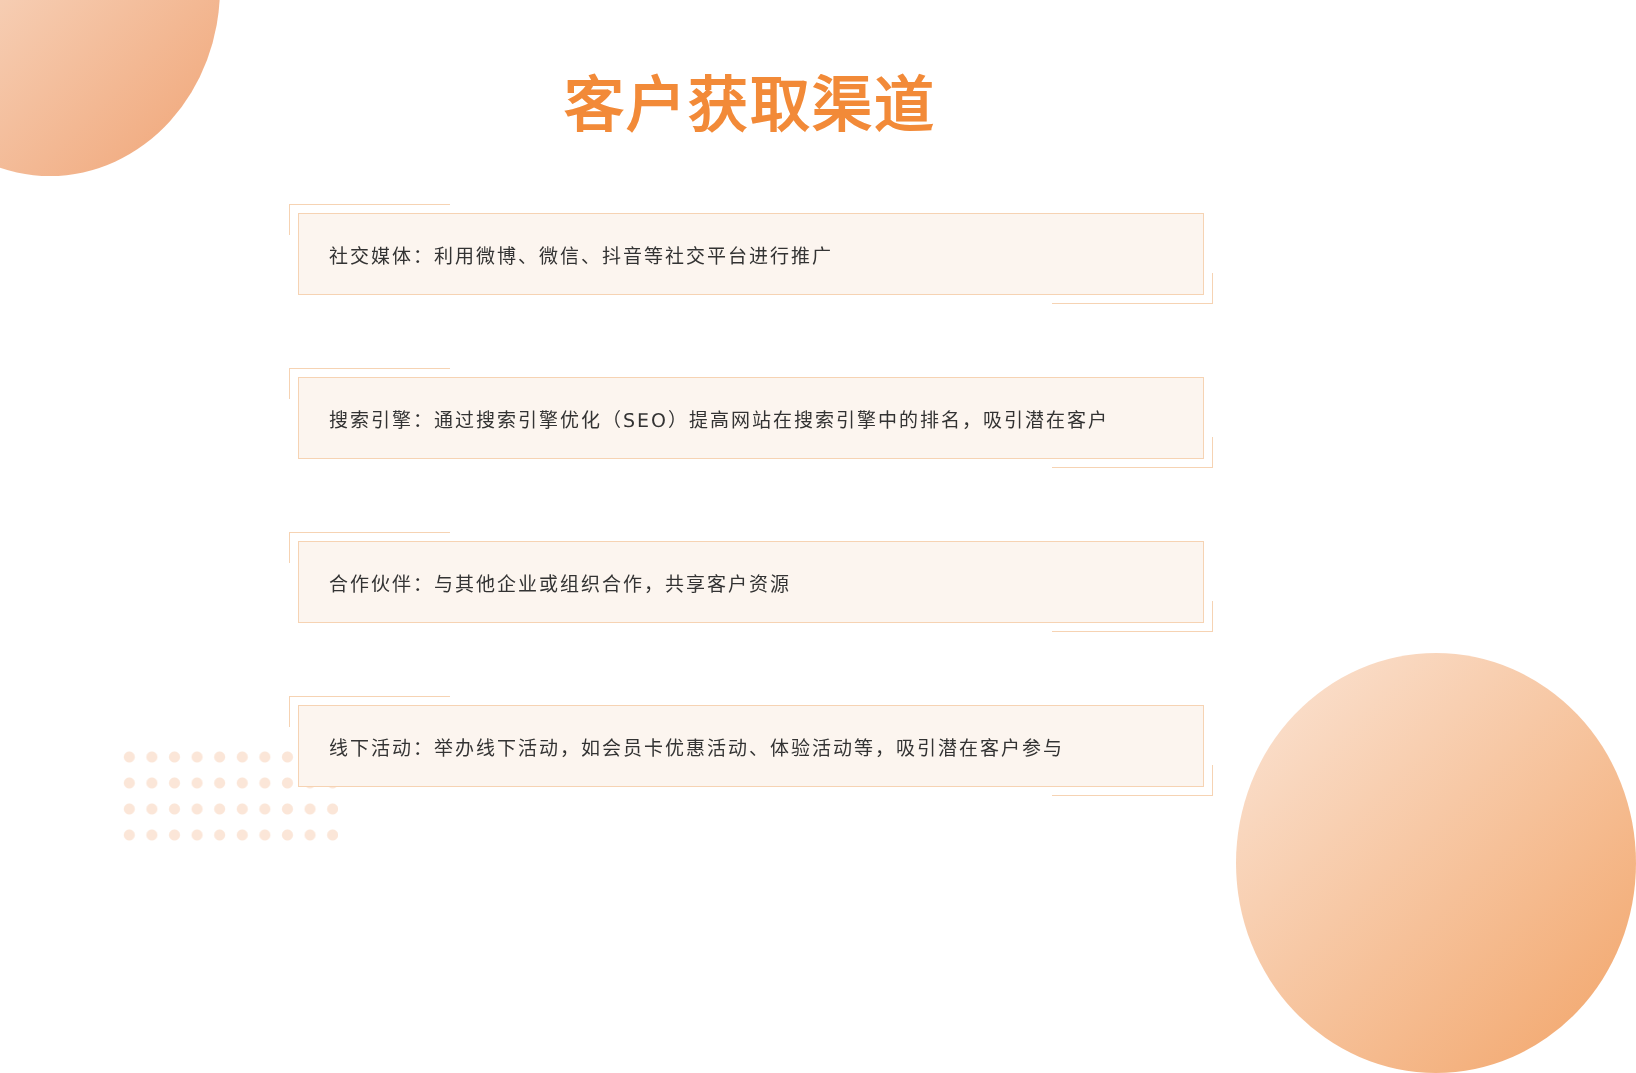客户获取渠道
社交媒体：利用微博、微信、抖音等社交平台进行推广
搜索引擎：通过搜索引擎优化（SEO）提高网站在搜索引擎中的排名，吸引潜在客户
合作伙伴：与其他企业或组织合作，共享客户资源
线下活动：举办线下活动，如会员卡优惠活动、体验活动等，吸引潜在客户参与